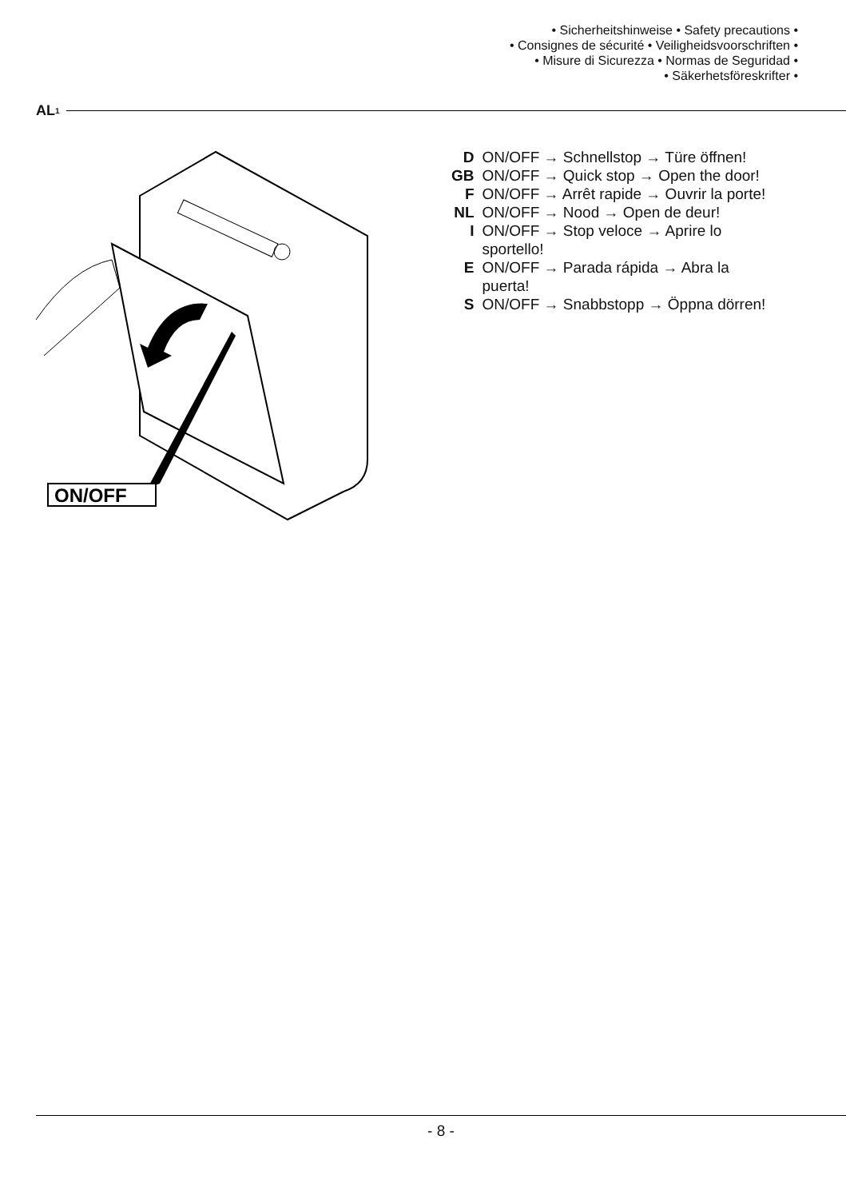• Sicherheitshinweise • Safety precautions •
• Consignes de sécurité • Veiligheidsvoorschriften •
• Misure di Sicurezza • Normas de Seguridad •
• Säkerhetsföreskrifter •
AL<sup>1</sup>
ON/OFF
| D | ON/OFF → Schnellstop → Türe öffnen! |
| GB | ON/OFF → Quick stop → Open the door! |
| F | ON/OFF → Arrêt rapide → Ouvrir la porte! |
| NL | ON/OFF → Nood → Open de deur! |
| I | ON/OFF → Stop veloce → Aprire lo sportello! |
| E | ON/OFF → Parada rápida → Abra la puerta! |
| S | ON/OFF → Snabbstopp → Öppna dörren! |
- 8 -